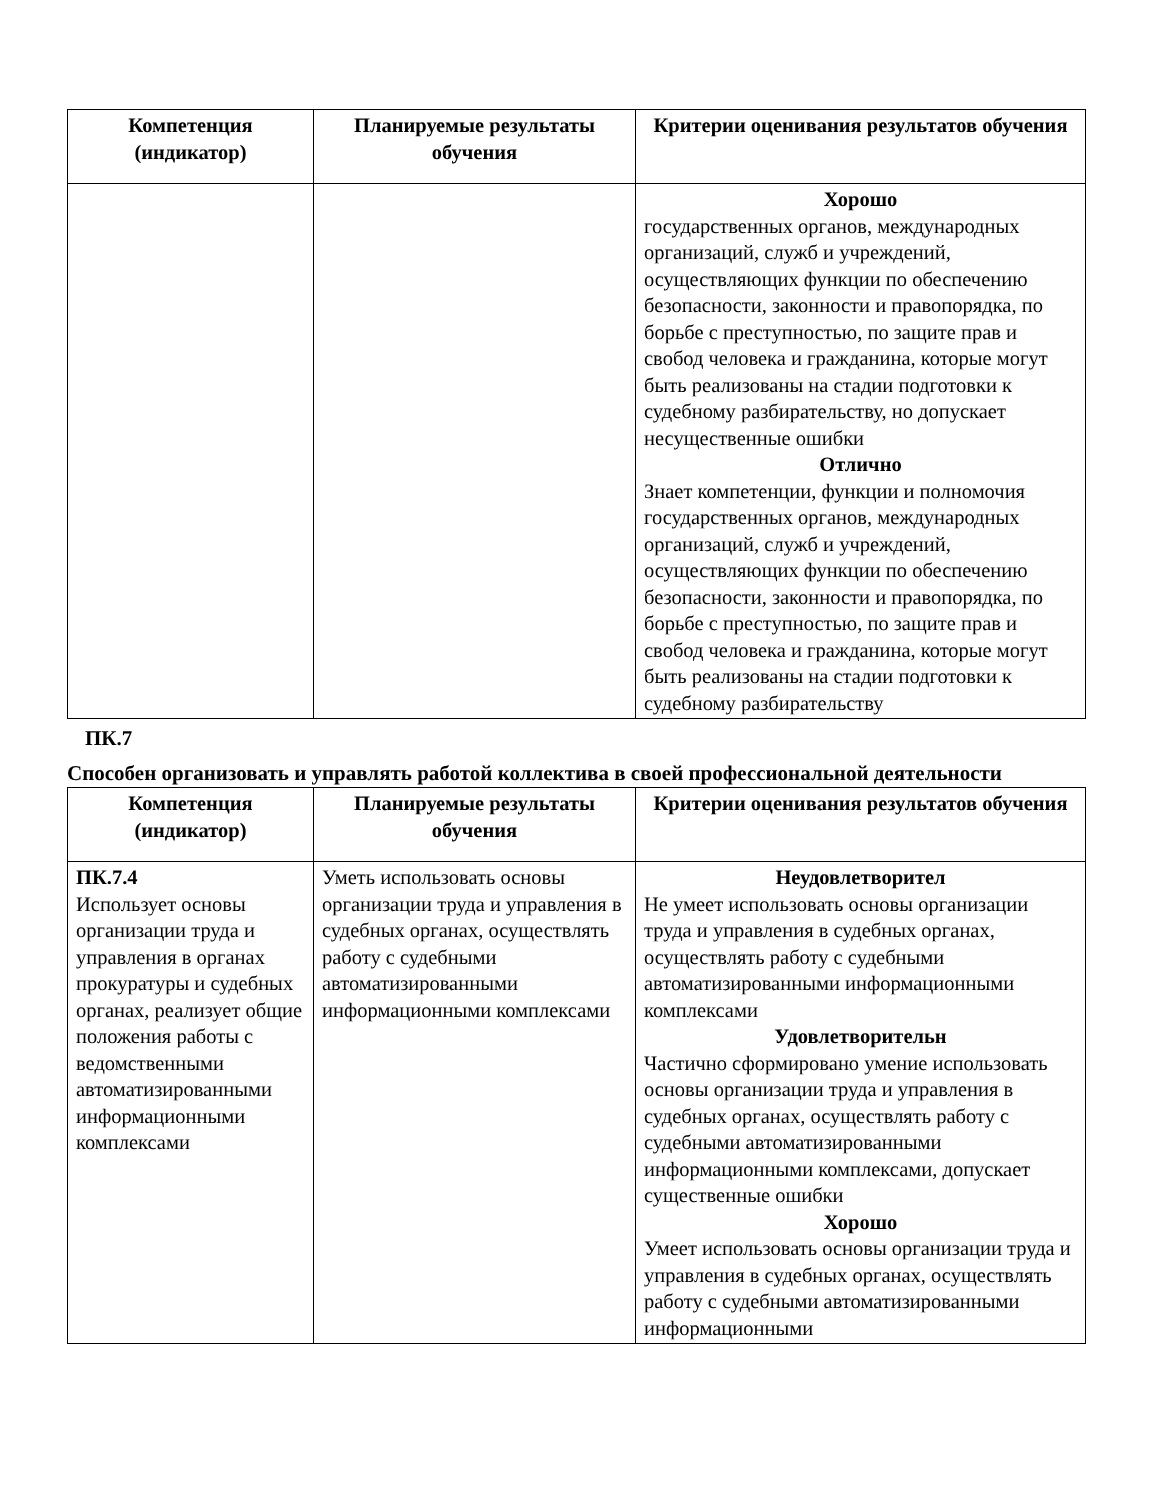| Компетенция (индикатор) | Планируемые результаты обучения | Критерии оценивания результатов обучения |
| --- | --- | --- |
| | | Хорошо государственных органов, международных организаций, служб и учреждений, осуществляющих функции по обеспечению безопасности, законности и правопорядка, по борьбе с преступностью, по защите прав и свобод человека и гражданина, которые могут быть реализованы на стадии подготовки к судебному разбирательству, но допускает несущественные ошибки Отлично Знает компетенции, функции и полномочия государственных органов, международных организаций, служб и учреждений, осуществляющих функции по обеспечению безопасности, законности и правопорядка, по борьбе с преступностью, по защите прав и свобод человека и гражданина, которые могут быть реализованы на стадии подготовки к судебному разбирательству |
ПК.7
Способен организовать и управлять работой коллектива в своей профессиональной деятельности
| Компетенция (индикатор) | Планируемые результаты обучения | Критерии оценивания результатов обучения |
| --- | --- | --- |
| ПК.7.4 Использует основы организации труда и управления в органах прокуратуры и судебных органах, реализует общие положения работы с ведомственными автоматизированными информационными комплексами | Уметь использовать основы организации труда и управления в судебных органах, осуществлять работу с судебными автоматизированными информационными комплексами | Неудовлетворител Не умеет использовать основы организации труда и управления в судебных органах, осуществлять работу с судебными автоматизированными информационными комплексами Удовлетворительн Частично сформировано умение использовать основы организации труда и управления в судебных органах, осуществлять работу с судебными автоматизированными информационными комплексами, допускает существенные ошибки Хорошо Умеет использовать основы организации труда и управления в судебных органах, осуществлять работу с судебными автоматизированными информационными |